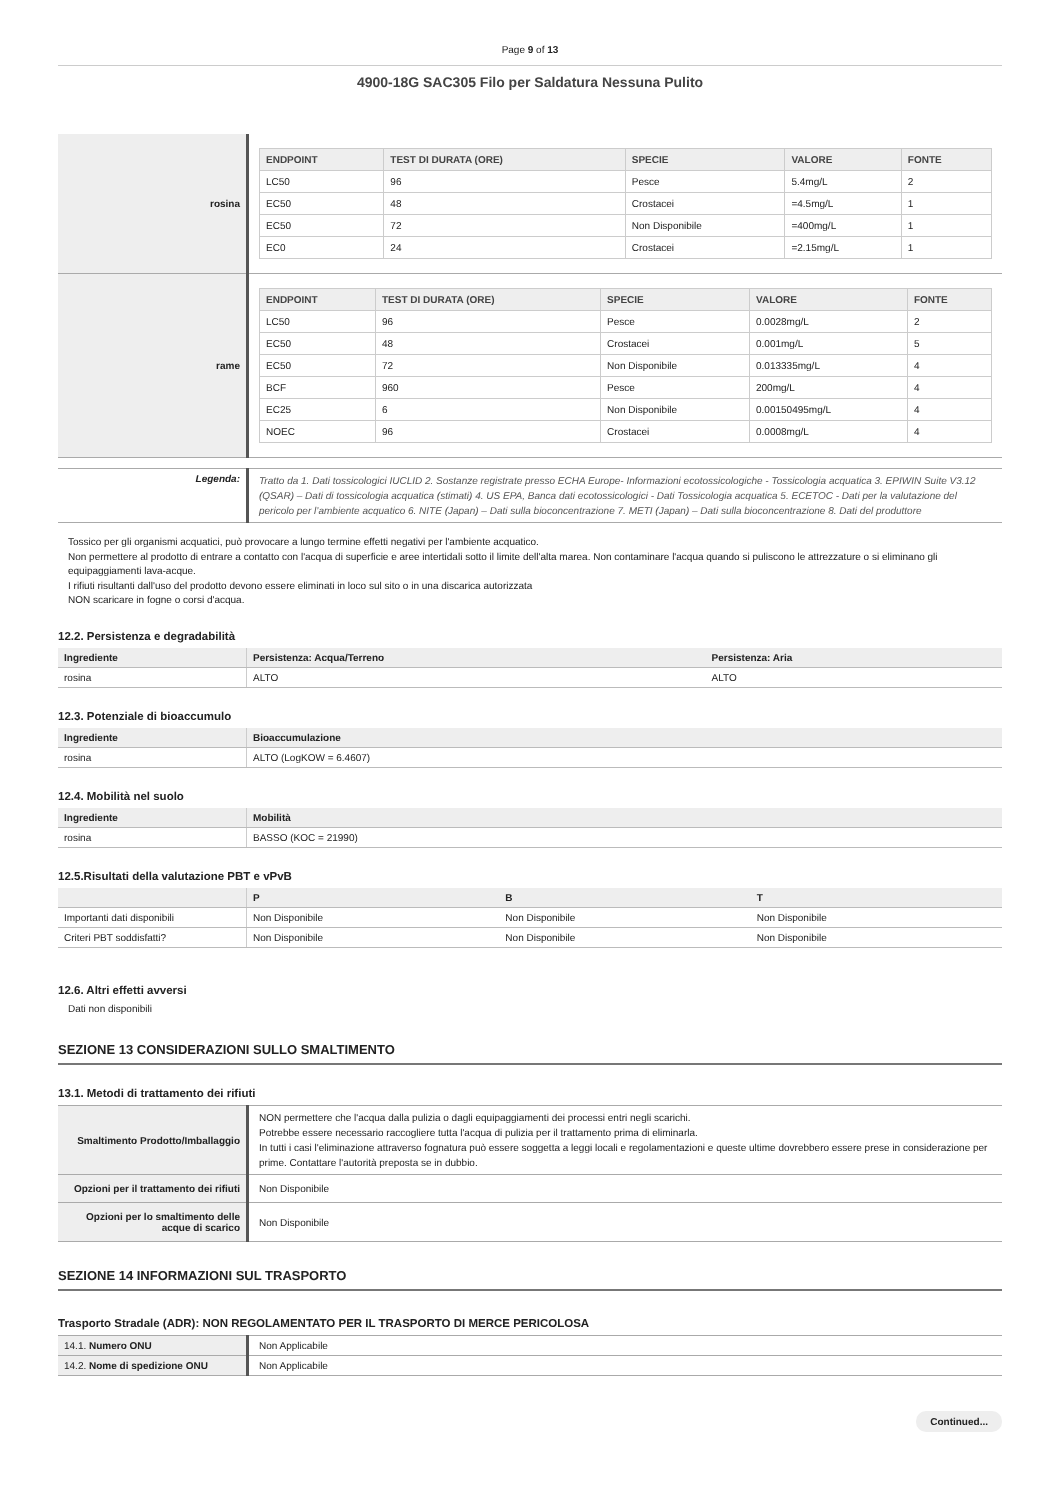Page 9 of 13
4900-18G SAC305 Filo per Saldatura Nessuna Pulito
| rosina | / ENDPOINT / TEST DI DURATA (ORE) / SPECIE / VALORE / FONTE / / --- / --- / --- / --- / --- / / LC50 / 96 / Pesce / 5.4mg/L / 2 / / EC50 / 48 / Crostacei / =4.5mg/L / 1 / / EC50 / 72 / Non Disponibile / =400mg/L / 1 / / EC0 / 24 / Crostacei / =2.15mg/L / 1 / |
| rame | / ENDPOINT / TEST DI DURATA (ORE) / SPECIE / VALORE / FONTE / / --- / --- / --- / --- / --- / / LC50 / 96 / Pesce / 0.0028mg/L / 2 / / EC50 / 48 / Crostacei / 0.001mg/L / 5 / / EC50 / 72 / Non Disponibile / 0.013335mg/L / 4 / / BCF / 960 / Pesce / 200mg/L / 4 / / EC25 / 6 / Non Disponibile / 0.00150495mg/L / 4 / / NOEC / 96 / Crostacei / 0.0008mg/L / 4 / |
| Legenda: | Tratto da 1. Dati tossicologici IUCLID 2. Sostanze registrate presso ECHA Europe- Informazioni ecotossicologiche - Tossicologia acquatica 3. EPIWIN Suite V3.12 (QSAR) – Dati di tossicologia acquatica (stimati) 4. US EPA, Banca dati ecotossicologici - Dati Tossicologia acquatica 5. ECETOC - Dati per la valutazione del pericolo per l’ambiente acquatico 6. NITE (Japan) – Dati sulla bioconcentrazione 7. METI (Japan) – Dati sulla bioconcentrazione 8. Dati del produttore |
Tossico per gli organismi acquatici, può provocare a lungo termine effetti negativi per l'ambiente acquatico.
Non permettere al prodotto di entrare a contatto con l'acqua di superficie e aree intertidali sotto il limite dell'alta marea. Non contaminare l'acqua quando si puliscono le attrezzature o si eliminano gli equipaggiamenti lava-acque.
I rifiuti risultanti dall'uso del prodotto devono essere eliminati in loco sul sito o in una discarica autorizzata
NON scaricare in fogne o corsi d'acqua.
12.2. Persistenza e degradabilità
| Ingrediente | Persistenza: Acqua/Terreno | Persistenza: Aria |
| --- | --- | --- |
| rosina | ALTO | ALTO |
12.3. Potenziale di bioaccumulo
| Ingrediente | Bioaccumulazione |
| --- | --- |
| rosina | ALTO (LogKOW = 6.4607) |
12.4. Mobilità nel suolo
| Ingrediente | Mobilità |
| --- | --- |
| rosina | BASSO (KOC = 21990) |
12.5.Risultati della valutazione PBT e vPvB
| | P | B | T |
| --- | --- | --- | --- |
| Importanti dati disponibili | Non Disponibile | Non Disponibile | Non Disponibile |
| Criteri PBT soddisfatti? | Non Disponibile | Non Disponibile | Non Disponibile |
12.6. Altri effetti avversi
Dati non disponibili
SEZIONE 13 CONSIDERAZIONI SULLO SMALTIMENTO
13.1. Metodi di trattamento dei rifiuti
| Smaltimento Prodotto/Imballaggio | NON permettere che l'acqua dalla pulizia o dagli equipaggiamenti dei processi entri negli scarichi. Potrebbe essere necessario raccogliere tutta l'acqua di pulizia per il trattamento prima di eliminarla. In tutti i casi l'eliminazione attraverso fognatura può essere soggetta a leggi locali e regolamentazioni e queste ultime dovrebbero essere prese in considerazione per prime. Contattare l'autorità preposta se in dubbio. |
| Opzioni per il trattamento dei rifiuti | Non Disponibile |
| Opzioni per lo smaltimento delle acque di scarico | Non Disponibile |
SEZIONE 14 INFORMAZIONI SUL TRASPORTO
Trasporto Stradale (ADR): NON REGOLAMENTATO PER IL TRASPORTO DI MERCE PERICOLOSA
| 14.1. Numero ONU | Non Applicabile |
| 14.2. Nome di spedizione ONU | Non Applicabile |
Continued...